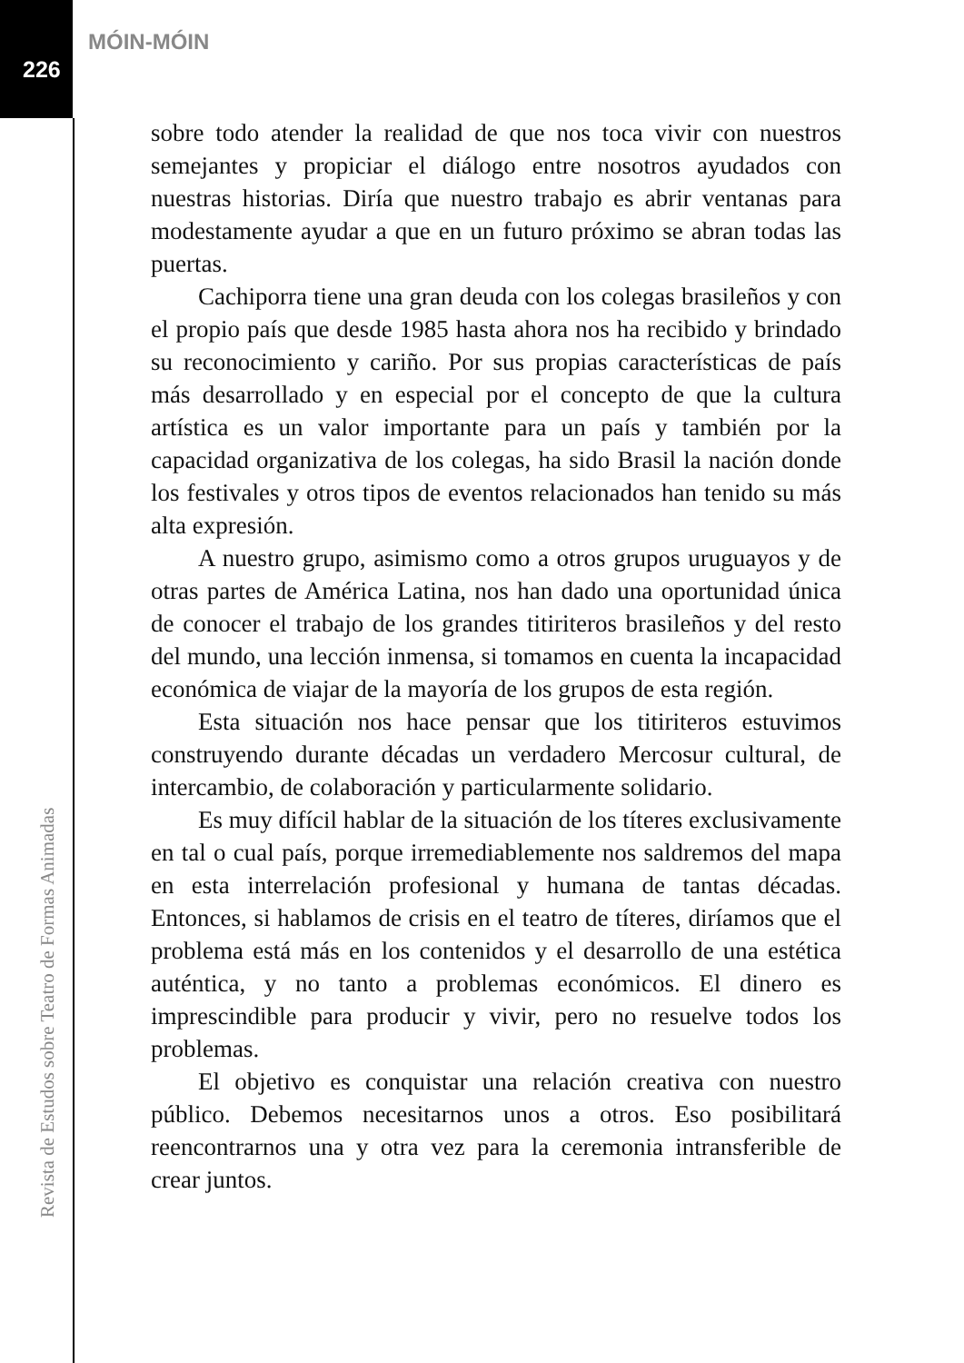MÓIN-MÓIN
226
sobre todo atender la realidad de que nos toca vivir con nuestros semejantes y propiciar el diálogo entre nosotros ayudados con nuestras historias. Diría que nuestro trabajo es abrir ventanas para modestamente ayudar a que en un futuro próximo se abran todas las puertas.
Cachiporra tiene una gran deuda con los colegas brasileños y con el propio país que desde 1985 hasta ahora nos ha recibido y brindado su reconocimiento y cariño. Por sus propias características de país más desarrollado y en especial por el concepto de que la cultura artística es un valor importante para un país y también por la capacidad organizativa de los colegas, ha sido Brasil la nación donde los festivales y otros tipos de eventos relacionados han tenido su más alta expresión.
A nuestro grupo, asimismo como a otros grupos uruguayos y de otras partes de América Latina, nos han dado una oportunidad única de conocer el trabajo de los grandes titiriteros brasileños y del resto del mundo, una lección inmensa, si tomamos en cuenta la incapacidad económica de viajar de la mayoría de los grupos de esta región.
Esta situación nos hace pensar que los titiriteros estuvimos construyendo durante décadas un verdadero Mercosur cultural, de intercambio, de colaboración y particularmente solidario.
Es muy difícil hablar de la situación de los títeres exclusivamente en tal o cual país, porque irremediablemente nos saldremos del mapa en esta interrelación profesional y humana de tantas décadas. Entonces, si hablamos de crisis en el teatro de títeres, diríamos que el problema está más en los contenidos y el desarrollo de una estética auténtica, y no tanto a problemas económicos. El dinero es imprescindible para producir y vivir, pero no resuelve todos los problemas.
El objetivo es conquistar una relación creativa con nuestro público. Debemos necesitarnos unos a otros. Eso posibilitará reencontrarnos una y otra vez para la ceremonia intransferible de crear juntos.
Revista de Estudos sobre Teatro de Formas Animadas